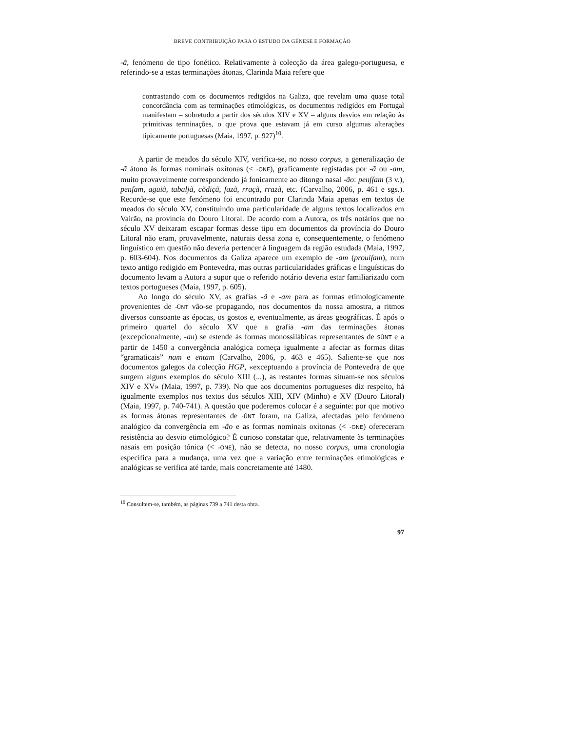BREVE CONTRIBUIÇÃO PARA O ESTUDO DA GÉNESE E FORMAÇÃO
-ã, fenómeno de tipo fonético. Relativamente à colecção da área galego-portuguesa, e referindo-se a estas terminações átonas, Clarinda Maia refere que
contrastando com os documentos redigidos na Galiza, que revelam uma quase total concordância com as terminações etimológicas, os documentos redigidos em Portugal manifestam – sobretudo a partir dos séculos XIV e XV – alguns desvios em relação às primitivas terminações, o que prova que estavam já em curso algumas alterações tipicamente portuguesas (Maia, 1997, p. 927)<sup>10</sup>.
A partir de meados do século XIV, verifica-se, no nosso corpus, a generalização de -ã átono às formas nominais oxítonas (< -ONE), graficamente registadas por -ã ou -am, muito provavelmente correspondendo já fonicamente ao ditongo nasal -ão: penſſam (3 v.), penſam, aguiã, tabaljã, cõdiçã, ſazã, rraçã, rrazã, etc. (Carvalho, 2006, p. 461 e sgs.). Recorde-se que este fenómeno foi encontrado por Clarinda Maia apenas em textos de meados do século XV, constituindo uma particularidade de alguns textos localizados em Vairão, na província do Douro Litoral. De acordo com a Autora, os três notários que no século XV deixaram escapar formas desse tipo em documentos da província do Douro Litoral não eram, provavelmente, naturais dessa zona e, consequentemente, o fenómeno linguístico em questão não deveria pertencer à linguagem da região estudada (Maia, 1997, p. 603-604). Nos documentos da Galiza aparece um exemplo de -am (prouiſam), num texto antigo redigido em Pontevedra, mas outras particularidades gráficas e linguísticas do documento levam a Autora a supor que o referido notário deveria estar familiarizado com textos portugueses (Maia, 1997, p. 605).
Ao longo do século XV, as grafias -ã e -am para as formas etimologicamente provenientes de -ŬNT vão-se propagando, nos documentos da nossa amostra, a ritmos diversos consoante as épocas, os gostos e, eventualmente, as áreas geográficas. É após o primeiro quartel do século XV que a grafia -am das terminações átonas (excepcionalmente, -an) se estende às formas monossilábicas representantes de SŬNT e a partir de 1450 a convergência analógica começa igualmente a afectar as formas ditas “gramaticais” nam e entam (Carvalho, 2006, p. 463 e 465). Saliente-se que nos documentos galegos da colecção HGP, «exceptuando a província de Pontevedra de que surgem alguns exemplos do século XIII (...), as restantes formas situam-se nos séculos XIV e XV» (Maia, 1997, p. 739). No que aos documentos portugueses diz respeito, há igualmente exemplos nos textos dos séculos XIII, XIV (Minho) e XV (Douro Litoral) (Maia, 1997, p. 740-741). A questão que poderemos colocar é a seguinte: por que motivo as formas átonas representantes de -ŬNT foram, na Galiza, afectadas pelo fenómeno analógico da convergência em -ão e as formas nominais oxítonas (< -ONE) ofereceram resistência ao desvio etimológico? É curioso constatar que, relativamente às terminações nasais em posição tónica (< -ONE), não se detecta, no nosso corpus, uma cronologia específica para a mudança, uma vez que a variação entre terminações etimológicas e analógicas se verifica até tarde, mais concretamente até 1480.
<sup>10</sup> Consultem-se, também, as páginas 739 a 741 desta obra.
97